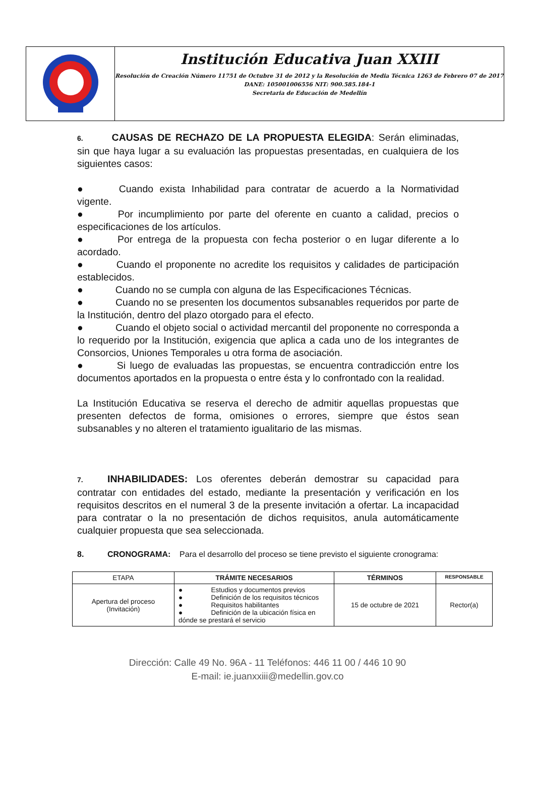Institución Educativa Juan XXIII
Resolución de Creación Número 11751 de Octubre 31 de 2012 y la Resolución de Media Técnica 1263 de Febrero 07 de 2017
DANE: 105001006556 NIT: 900.585.184-1
Secretaria de Educación de Medellín
6. CAUSAS DE RECHAZO DE LA PROPUESTA ELEGIDA: Serán eliminadas, sin que haya lugar a su evaluación las propuestas presentadas, en cualquiera de los siguientes casos:
● Cuando exista Inhabilidad para contratar de acuerdo a la Normatividad vigente.
● Por incumplimiento por parte del oferente en cuanto a calidad, precios o especificaciones de los artículos.
● Por entrega de la propuesta con fecha posterior o en lugar diferente a lo acordado.
● Cuando el proponente no acredite los requisitos y calidades de participación establecidos.
● Cuando no se cumpla con alguna de las Especificaciones Técnicas.
● Cuando no se presenten los documentos subsanables requeridos por parte de la Institución, dentro del plazo otorgado para el efecto.
● Cuando el objeto social o actividad mercantil del proponente no corresponda a lo requerido por la Institución, exigencia que aplica a cada uno de los integrantes de Consorcios, Uniones Temporales u otra forma de asociación.
● Si luego de evaluadas las propuestas, se encuentra contradicción entre los documentos aportados en la propuesta o entre ésta y lo confrontado con la realidad.
La Institución Educativa se reserva el derecho de admitir aquellas propuestas que presenten defectos de forma, omisiones o errores, siempre que éstos sean subsanables y no alteren el tratamiento igualitario de las mismas.
7. INHABILIDADES: Los oferentes deberán demostrar su capacidad para contratar con entidades del estado, mediante la presentación y verificación en los requisitos descritos en el numeral 3 de la presente invitación a ofertar. La incapacidad para contratar o la no presentación de dichos requisitos, anula automáticamente cualquier propuesta que sea seleccionada.
8. CRONOGRAMA: Para el desarrollo del proceso se tiene previsto el siguiente cronograma:
| ETAPA | TRÁMITE NECESARIOS | TÉRMINOS | RESPONSABLE |
| Apertura del proceso (Invitación) | ● Estudios y documentos previos ● Definición de los requisitos técnicos ● Requisitos habilitantes ● Definición de la ubicación física en dónde se prestará el servicio | 15 de octubre de 2021 | Rector(a) |
Dirección: Calle 49 No. 96A - 11 Teléfonos: 446 11 00 / 446 10 90
E-mail: ie.juanxxiii@medellin.gov.co